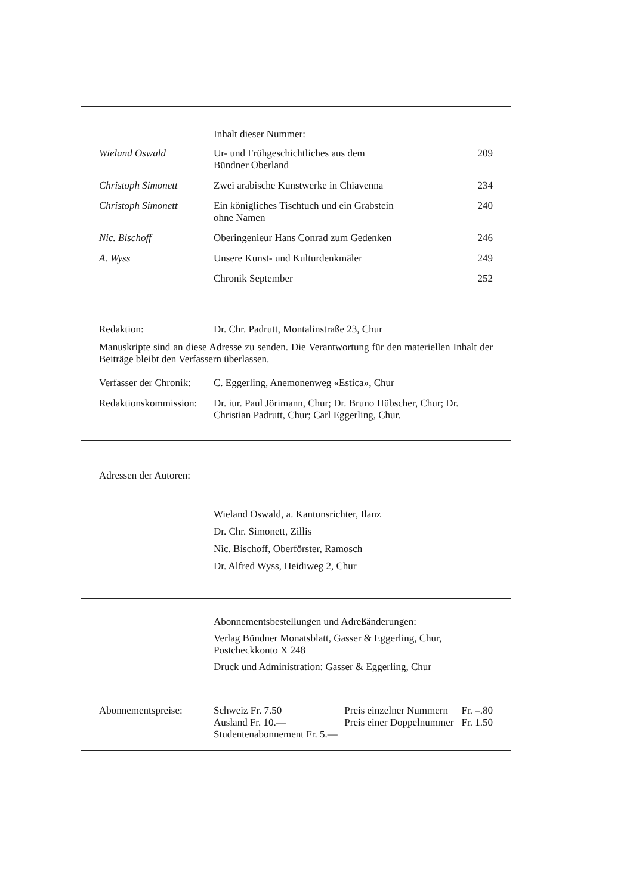| | Inhalt dieser Nummer: | |
| Wieland Oswald | Ur- und Frühgeschichtliches aus dem Bündner Oberland | 209 |
| Christoph Simonett | Zwei arabische Kunstwerke in Chiavenna | 234 |
| Christoph Simonett | Ein königliches Tischtuch und ein Grabstein ohne Namen | 240 |
| Nic. Bischoff | Oberingenieur Hans Conrad zum Gedenken | 246 |
| A. Wyss | Unsere Kunst- und Kulturdenkmäler | 249 |
| | Chronik September | 252 |
| Redaktion: | Dr. Chr. Padrutt, Montalinstraße 23, Chur |
Manuskripte sind an diese Adresse zu senden. Die Verantwortung für den materiellen Inhalt der Beiträge bleibt den Verfassern überlassen.
| Verfasser der Chronik: | C. Eggerling, Anemonenweg «Estica», Chur |
| Redaktionskommission: | Dr. iur. Paul Jörimann, Chur; Dr. Bruno Hübscher, Chur; Dr. Christian Padrutt, Chur; Carl Eggerling, Chur. |
Adressen der Autoren:
Wieland Oswald, a. Kantonsrichter, Ilanz
Dr. Chr. Simonett, Zillis
Nic. Bischoff, Oberförster, Ramosch
Dr. Alfred Wyss, Heidiweg 2, Chur
Abonnementsbestellungen und Adreßänderungen:
Verlag Bündner Monatsblatt, Gasser & Eggerling, Chur,
Postcheckkonto X 248
Druck und Administration: Gasser & Eggerling, Chur
| Abonnementspreise: | Schweiz Fr. 7.50 Ausland Fr. 10.— Studentenabonnement Fr. 5.— | Preis einzelner Nummern Preis einer Doppelnummer | Fr. –.80 Fr. 1.50 |